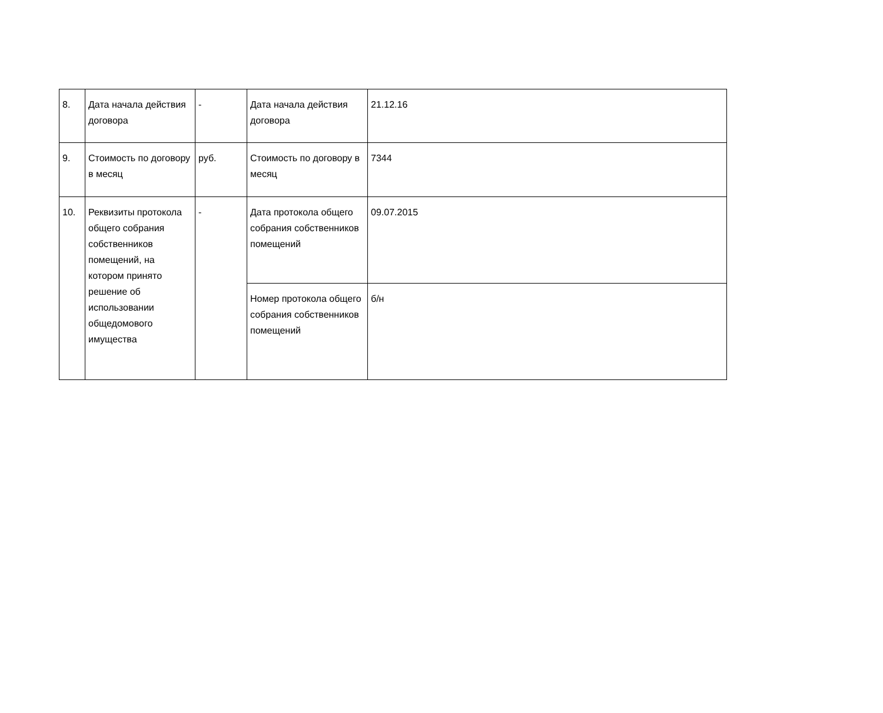| 8. | Дата начала действия договора | - | Дата начала действия договора | 21.12.16 |
| 9. | Стоимость по договору в месяц | руб. | Стоимость по договору в месяц | 7344 |
| 10. | Реквизиты протокола общего собрания собственников помещений, на котором принято решение об использовании общедомового имущества | - | Дата протокола общего собрания собственников помещений | 09.07.2015 |
| | | | Номер протокола общего собрания собственников помещений | б/н |